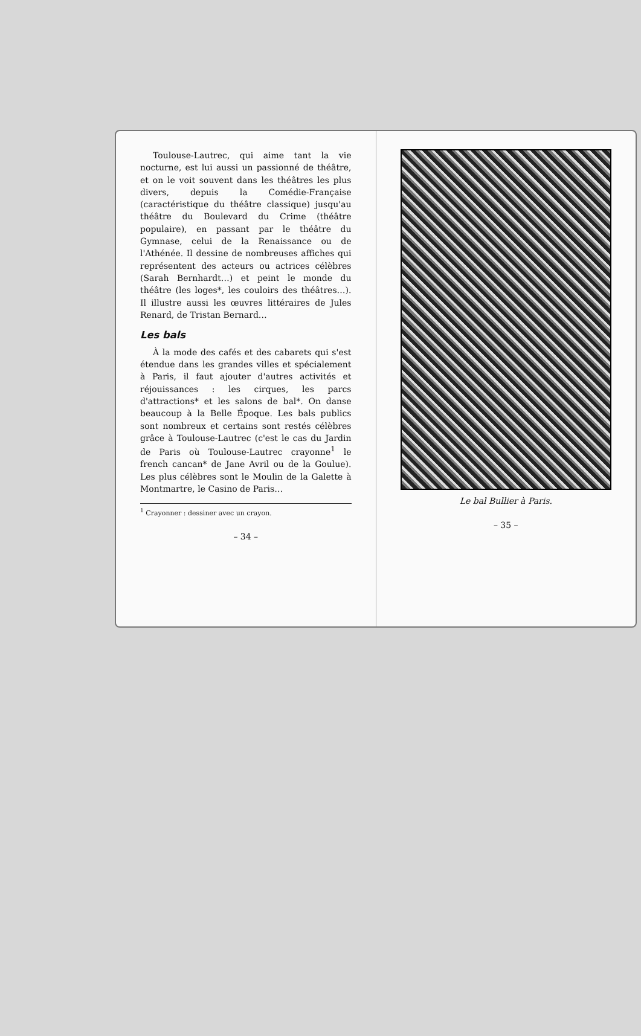Toulouse-Lautrec, qui aime tant la vie nocturne, est lui aussi un passionné de théâtre, et on le voit souvent dans les théâtres les plus divers, depuis la Comédie-Française (caractéristique du théâtre classique) jusqu'au théâtre du Boulevard du Crime (théâtre populaire), en passant par le théâtre du Gymnase, celui de la Renaissance ou de l'Athénée. Il dessine de nombreuses affiches qui représentent des acteurs ou actrices célèbres (Sarah Bernhardt…) et peint le monde du théâtre (les loges*, les couloirs des théâtres…). Il illustre aussi les œuvres littéraires de Jules Renard, de Tristan Bernard…
Les bals
À la mode des cafés et des cabarets qui s'est étendue dans les grandes villes et spécialement à Paris, il faut ajouter d'autres activités et réjouissances : les cirques, les parcs d'attractions* et les salons de bal*. On danse beaucoup à la Belle Époque. Les bals publics sont nombreux et certains sont restés célèbres grâce à Toulouse-Lautrec (c'est le cas du Jardin de Paris où Toulouse-Lautrec crayonne<sup>1</sup> le french cancan* de Jane Avril ou de la Goulue). Les plus célèbres sont le Moulin de la Galette à Montmartre, le Casino de Paris…
<sup>1</sup> Crayonner : dessiner avec un crayon.
– 34 –
Le bal Bullier à Paris.
– 35 –